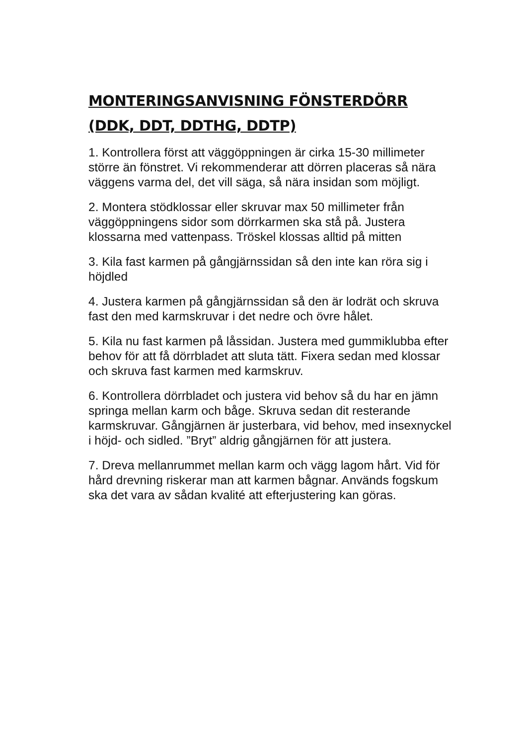MONTERINGSANVISNING FÖNSTERDÖRR (DDK, DDT, DDTHG, DDTP)
1. Kontrollera först att väggöppningen är cirka 15-30 millimeter större än fönstret. Vi rekommenderar att dörren placeras så nära väggens varma del, det vill säga, så nära insidan som möjligt.
2. Montera stödklossar eller skruvar max 50 millimeter från väggöppningens sidor som dörrkarmen ska stå på. Justera klossarna med vattenpass. Tröskel klossas alltid på mitten
3. Kila fast karmen på gångjärnssidan så den inte kan röra sig i höjdled
4. Justera karmen på gångjärnssidan så den är lodrät och skruva fast den med karmskruvar i det nedre och övre hålet.
5. Kila nu fast karmen på låssidan. Justera med gummiklubba efter behov för att få dörrbladet att sluta tätt. Fixera sedan med klossar och skruva fast karmen med karmskruv.
6. Kontrollera dörrbladet och justera vid behov så du har en jämn springa mellan karm och båge. Skruva sedan dit resterande karmskruvar. Gångjärnen är justerbara, vid behov, med insexnyckel i höjd- och sidled. ”Bryt” aldrig gångjärnen för att justera.
7. Dreva mellanrummet mellan karm och vägg lagom hårt. Vid för hård drevning riskerar man att karmen bågnar. Används fogskum ska det vara av sådan kvalité att efterjustering kan göras.